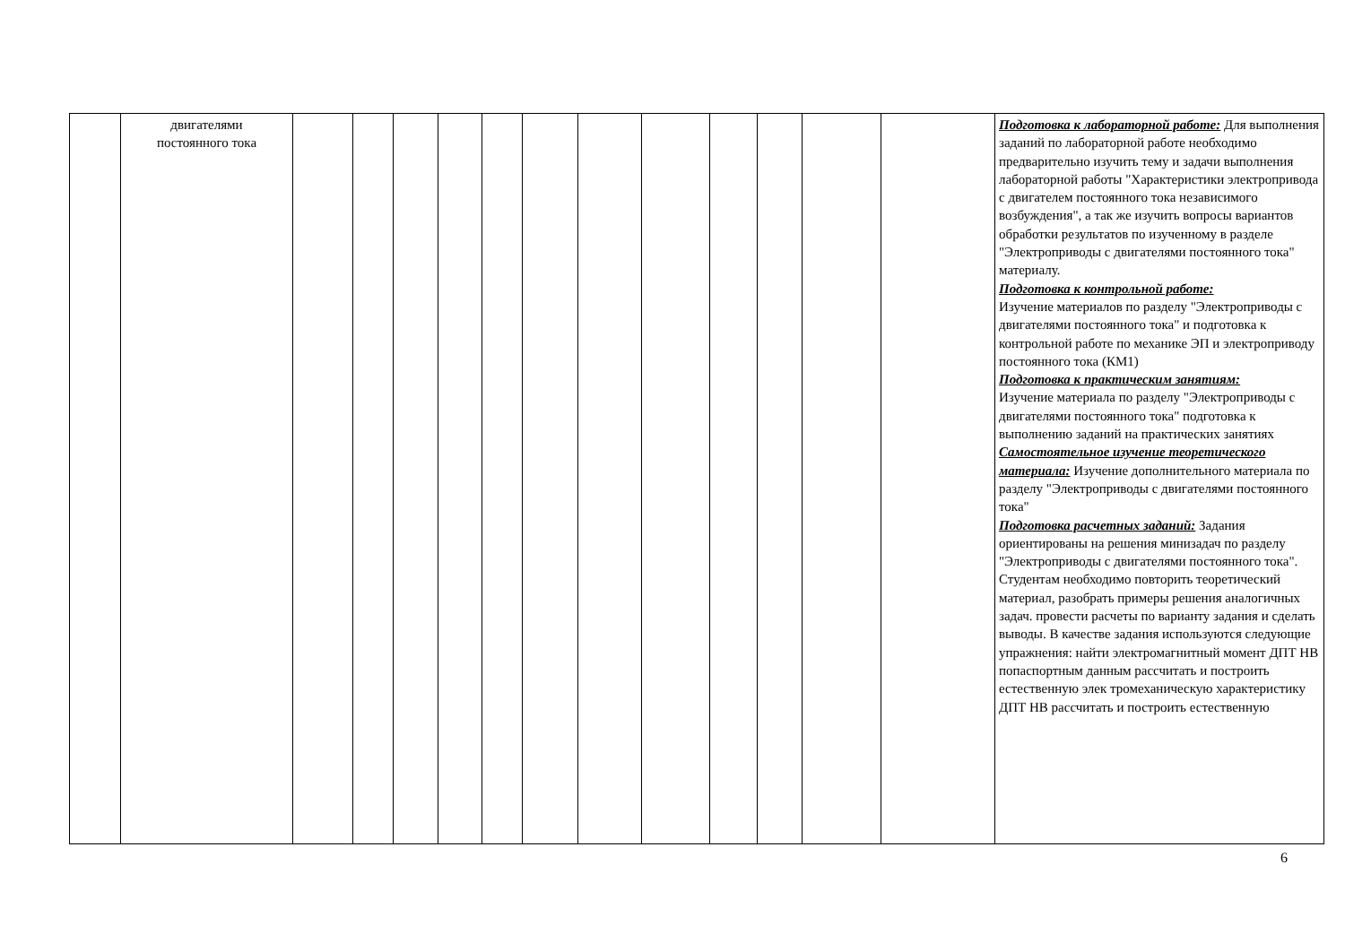| | двигателями постоянного тока | | | | | | | | | | | | | Подготовка к лабораторной работе: Для выполнения заданий по лабораторной работе необходимо предварительно изучить тему и задачи выполнения лабораторной работы "Характеристики электропривода с двигателем постоянного тока независимого возбуждения", а так же изучить вопросы вариантов обработки результатов по изученному в разделе "Электроприводы с двигателями постоянного тока" материалу. Подготовка к контрольной работе: Изучение материалов по разделу "Электроприводы с двигателями постоянного тока" и подготовка к контрольной работе по механике ЭП и электроприводу постоянного тока (КМ1) Подготовка к практическим занятиям: Изучение материала по разделу "Электроприводы с двигателями постоянного тока" подготовка к выполнению заданий на практических занятиях Самостоятельное изучение теоретического материала: Изучение дополнительного материала по разделу "Электроприводы с двигателями постоянного тока" Подготовка расчетных заданий: Задания ориентированы на решения минизадач по разделу "Электроприводы с двигателями постоянного тока". Студентам необходимо повторить теоретический материал, разобрать примеры решения аналогичных задач. провести расчеты по варианту задания и сделать выводы. В качестве задания используются следующие упражнения: найти электромагнитный момент ДПТ НВ попаспортным данным рассчитать и построить естественную элек тромеханическую характеристику ДПТ НВ рассчитать и построить естественную |
6